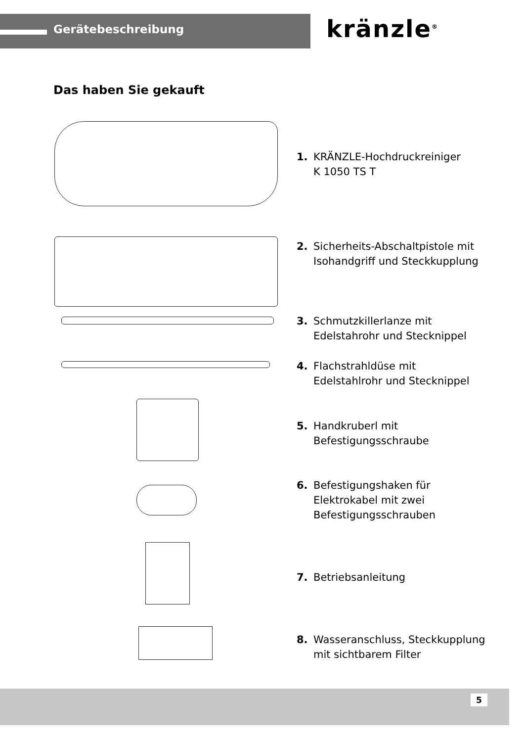Gerätebeschreibung kränzle<sup>®</sup>
Das haben Sie gekauft
1. KRÄNZLE-Hochdruckreiniger
K 1050 TS T
2. Sicherheits-Abschaltpistole mit
Isohandgriff und Steckkupplung
3. Schmutzkillerlanze mit
Edelstahrohr und Stecknippel
4. Flachstrahldüse mit
Edelstahlrohr und Stecknippel
5. Handkruberl mit
Befestigungsschraube
6. Befestigungshaken für
Elektrokabel mit zwei
Befestigungsschrauben
7. Betriebsanleitung
8. Wasseranschluss, Steckkupplung
mit sichtbarem Filter
5